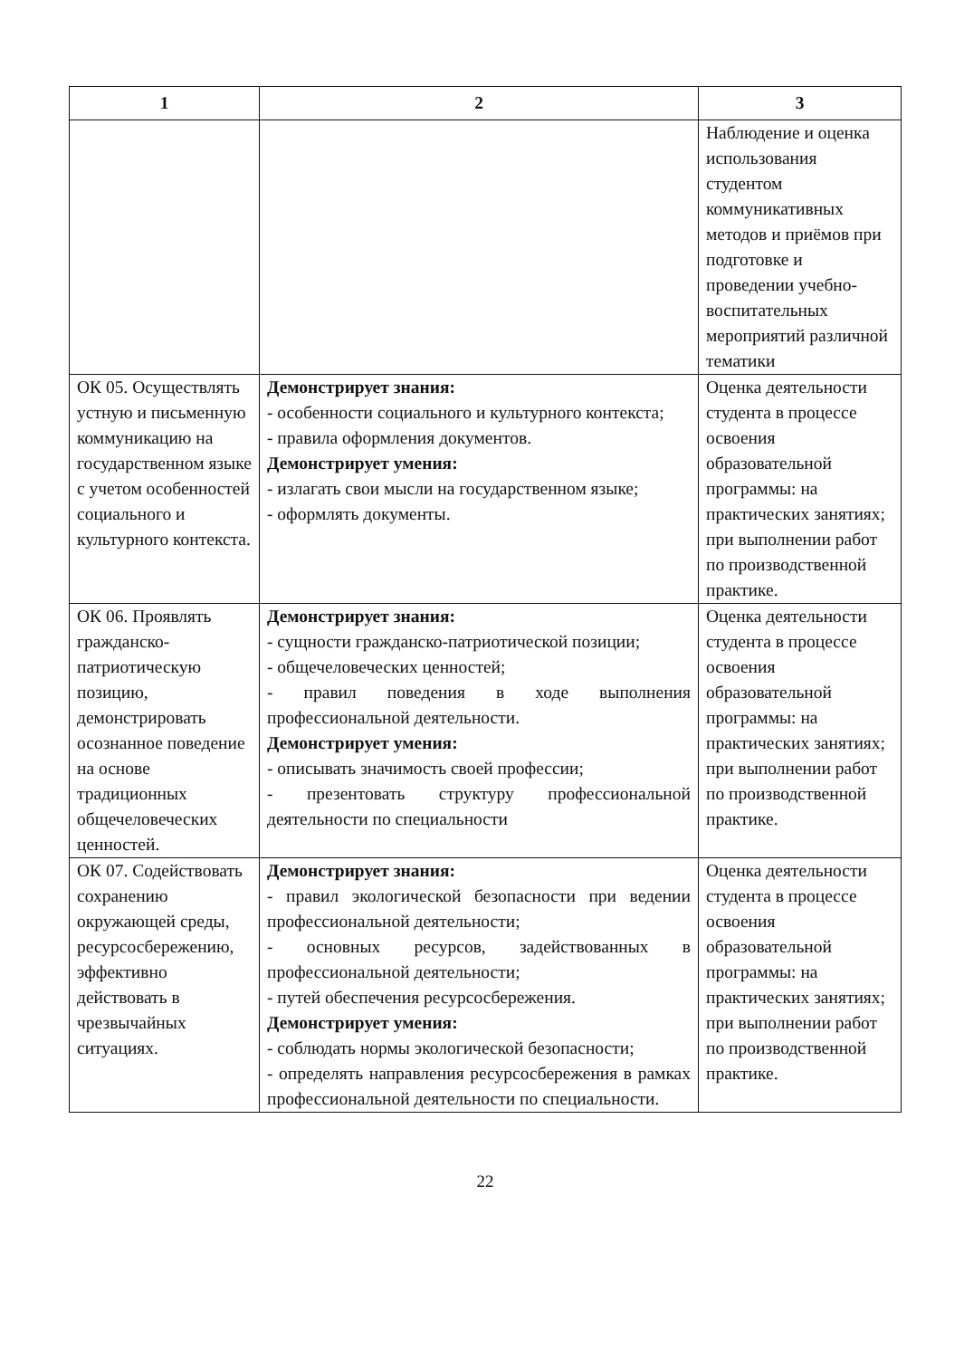| 1 | 2 | 3 |
| --- | --- | --- |
| | | Наблюдение и оценка использования студентом коммуникативных методов и приёмов при подготовке и проведении учебно-воспитательных мероприятий различной тематики |
| ОК 05. Осуществлять устную и письменную коммуникацию на государственном языке с учетом особенностей социального и культурного контекста. | Демонстрирует знания: - особенности социального и культурного контекста; - правила оформления документов. Демонстрирует умения: - излагать свои мысли на государственном языке; - оформлять документы. | Оценка деятельности студента в процессе освоения образовательной программы: на практических занятиях; при выполнении работ по производственной практике. |
| ОК 06. Проявлять гражданско-патриотическую позицию, демонстрировать осознанное поведение на основе традиционных общечеловеческих ценностей. | Демонстрирует знания: - сущности гражданско-патриотической позиции; - общечеловеческих ценностей; - правил поведения в ходе выполнения профессиональной деятельности. Демонстрирует умения: - описывать значимость своей профессии; - презентовать структуру профессиональной деятельности по специальности | Оценка деятельности студента в процессе освоения образовательной программы: на практических занятиях; при выполнении работ по производственной практике. |
| ОК 07. Содействовать сохранению окружающей среды, ресурсосбережению, эффективно действовать в чрезвычайных ситуациях. | Демонстрирует знания: - правил экологической безопасности при ведении профессиональной деятельности; - основных ресурсов, задействованных в профессиональной деятельности; - путей обеспечения ресурсосбережения. Демонстрирует умения: - соблюдать нормы экологической безопасности; - определять направления ресурсосбережения в рамках профессиональной деятельности по специальности. | Оценка деятельности студента в процессе освоения образовательной программы: на практических занятиях; при выполнении работ по производственной практике. |
22